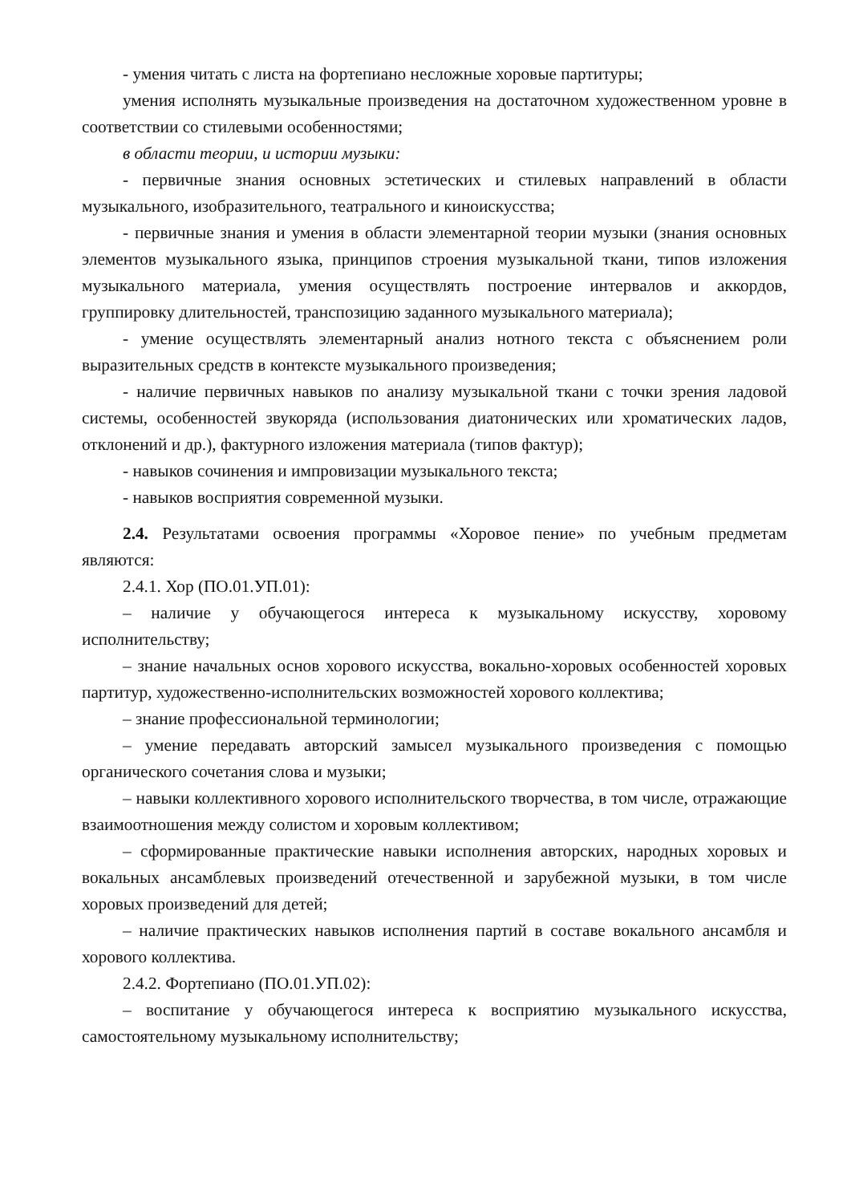- умения читать с листа на фортепиано несложные хоровые партитуры;
умения исполнять музыкальные произведения на достаточном художественном уровне в соответствии со стилевыми особенностями;
в области теории, и истории музыки:
- первичные знания основных эстетических и стилевых направлений в области музыкального, изобразительного, театрального и киноискусства;
- первичные знания и умения в области элементарной теории музыки (знания основных элементов музыкального языка, принципов строения музыкальной ткани, типов изложения музыкального материала, умения осуществлять построение интервалов и аккордов, группировку длительностей, транспозицию заданного музыкального материала);
- умение осуществлять элементарный анализ нотного текста с объяснением роли выразительных средств в контексте музыкального произведения;
- наличие первичных навыков по анализу музыкальной ткани с точки зрения ладовой системы, особенностей звукоряда (использования диатонических или хроматических ладов, отклонений и др.), фактурного изложения материала (типов фактур);
- навыков сочинения и импровизации музыкального текста;
- навыков восприятия современной музыки.
2.4. Результатами освоения программы «Хоровое пение» по учебным предметам являются:
2.4.1. Хор (ПО.01.УП.01):
– наличие у обучающегося интереса к музыкальному искусству, хоровому исполнительству;
– знание начальных основ хорового искусства, вокально-хоровых особенностей хоровых партитур, художественно-исполнительских возможностей хорового коллектива;
– знание профессиональной терминологии;
– умение передавать авторский замысел музыкального произведения с помощью органического сочетания слова и музыки;
– навыки коллективного хорового исполнительского творчества, в том числе, отражающие взаимоотношения между солистом и хоровым коллективом;
– сформированные практические навыки исполнения авторских, народных хоровых и вокальных ансамблевых произведений отечественной и зарубежной музыки, в том числе хоровых произведений для детей;
– наличие практических навыков исполнения партий в составе вокального ансамбля и хорового коллектива.
2.4.2. Фортепиано (ПО.01.УП.02):
– воспитание у обучающегося интереса к восприятию музыкального искусства, самостоятельному музыкальному исполнительству;